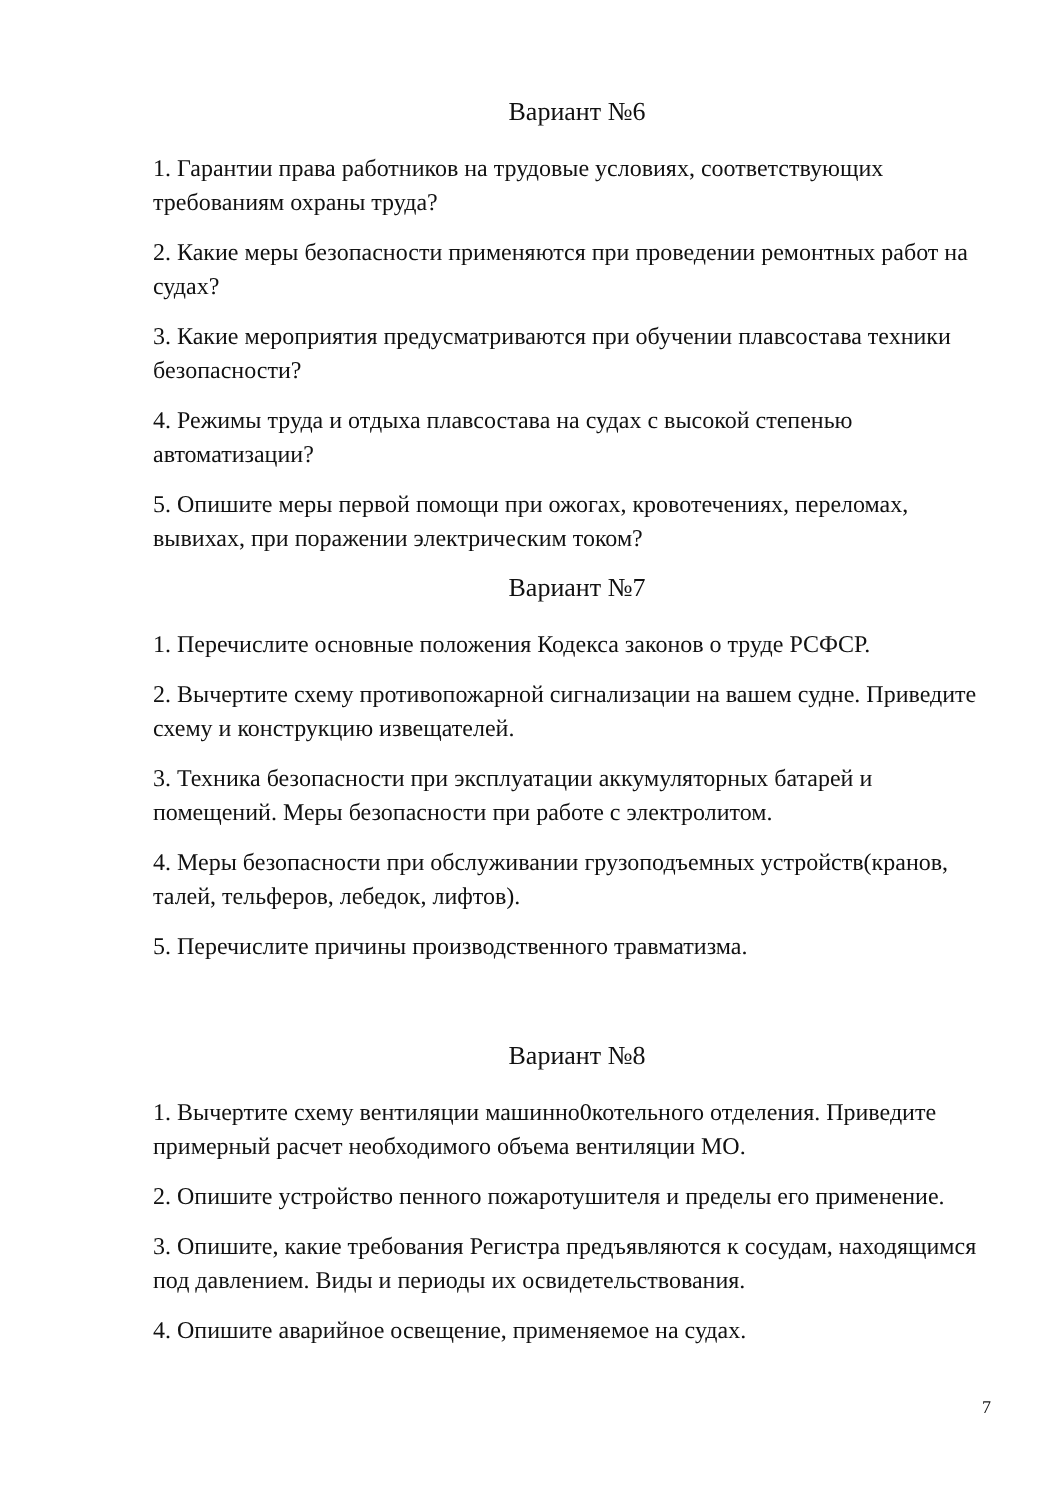Вариант №6
1. Гарантии права работников на трудовые условиях, соответствующих требованиям охраны труда?
2. Какие меры безопасности применяются при проведении ремонтных работ на судах?
3. Какие мероприятия предусматриваются при обучении плавсостава техники безопасности?
4. Режимы труда и отдыха плавсостава на судах с высокой степенью автоматизации?
5. Опишите меры первой помощи при ожогах, кровотечениях, переломах, вывихах, при поражении электрическим током?
Вариант №7
1. Перечислите основные положения Кодекса законов о труде РСФСР.
2. Вычертите схему противопожарной сигнализации на вашем судне. Приведите схему и конструкцию извещателей.
3. Техника безопасности при эксплуатации аккумуляторных батарей и помещений. Меры безопасности при работе с электролитом.
4. Меры безопасности при обслуживании грузоподъемных устройств(кранов, талей, тельферов, лебедок, лифтов).
5. Перечислите причины производственного травматизма.
Вариант №8
1. Вычертите схему вентиляции машинно0котельного отделения. Приведите примерный расчет необходимого объема вентиляции МО.
2. Опишите устройство пенного пожаротушителя и пределы его применение.
3. Опишите, какие требования Регистра предъявляются к сосудам, находящимся под давлением. Виды и периоды их освидетельствования.
4. Опишите аварийное освещение, применяемое на судах.
7